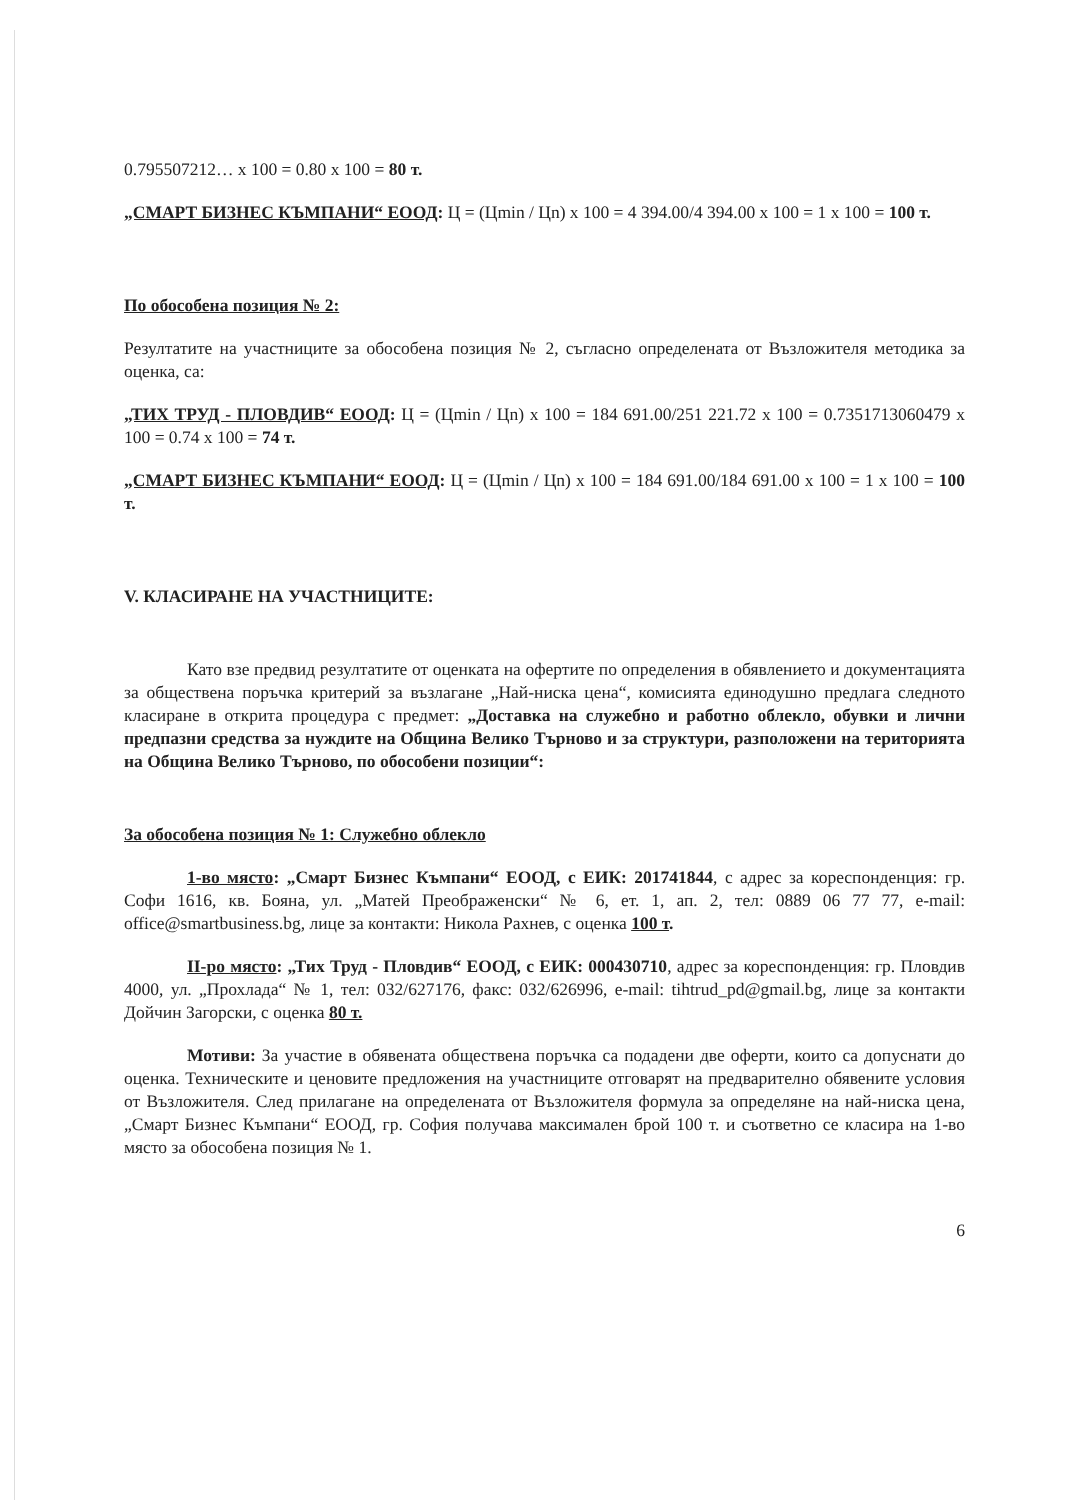0.795507212… x 100 = 0.80 x 100 = 80 т.
„СМАРТ БИЗНЕС КЪМПАНИ“ ЕООД: Ц = (Цmin / Цn) x 100 = 4 394.00/4 394.00 x 100 = 1 x 100 = 100 т.
По обособена позиция № 2:
Резултатите на участниците за обособена позиция № 2, съгласно определената от Възложителя методика за оценка, са:
„ТИХ ТРУД - ПЛОВДИВ“ ЕООД: Ц = (Цmin / Цn) x 100 = 184 691.00/251 221.72 x 100 = 0.7351713060479 x 100 = 0.74 x 100 = 74 т.
„СМАРТ БИЗНЕС КЪМПАНИ“ ЕООД: Ц = (Цmin / Цn) x 100 = 184 691.00/184 691.00 x 100 = 1 x 100 = 100 т.
V. КЛАСИРАНЕ НА УЧАСТНИЦИТЕ:
Като взе предвид резултатите от оценката на офертите по определения в обявлението и документацията за обществена поръчка критерий за възлагане „Най-ниска цена“, комисията единодушно предлага следното класиране в открита процедура с предмет: „Доставка на служебно и работно облекло, обувки и лични предпазни средства за нуждите на Община Велико Търново и за структури, разположени на територията на Община Велико Търново, по обособени позиции“:
За обособена позиция № 1: Служебно облекло
1-во място: „Смарт Бизнес Къмпани“ ЕООД, с ЕИК: 201741844, с адрес за кореспонденция: гр. Софи 1616, кв. Бояна, ул. „Матей Преображенски“ № 6, ет. 1, ап. 2, тел: 0889 06 77 77, e-mail: office@smartbusiness.bg, лице за контакти: Никола Рахнев, с оценка 100 т.
II-ро място: „Тих Труд - Пловдив“ ЕООД, с ЕИК: 000430710, адрес за кореспонденция: гр. Пловдив 4000, ул. „Прохлада“ № 1, тел: 032/627176, факс: 032/626996, e-mail: tihtrud_pd@gmail.bg, лице за контакти Дойчин Загорски, с оценка 80 т.
Мотиви: За участие в обявената обществена поръчка са подадени две оферти, които са допуснати до оценка. Техническите и ценовите предложения на участниците отговарят на предварително обявените условия от Възложителя. След прилагане на определената от Възложителя формула за определяне на най-ниска цена, „Смарт Бизнес Къмпани“ ЕООД, гр. София получава максимален брой 100 т. и съответно се класира на 1-во място за обособена позиция № 1.
6